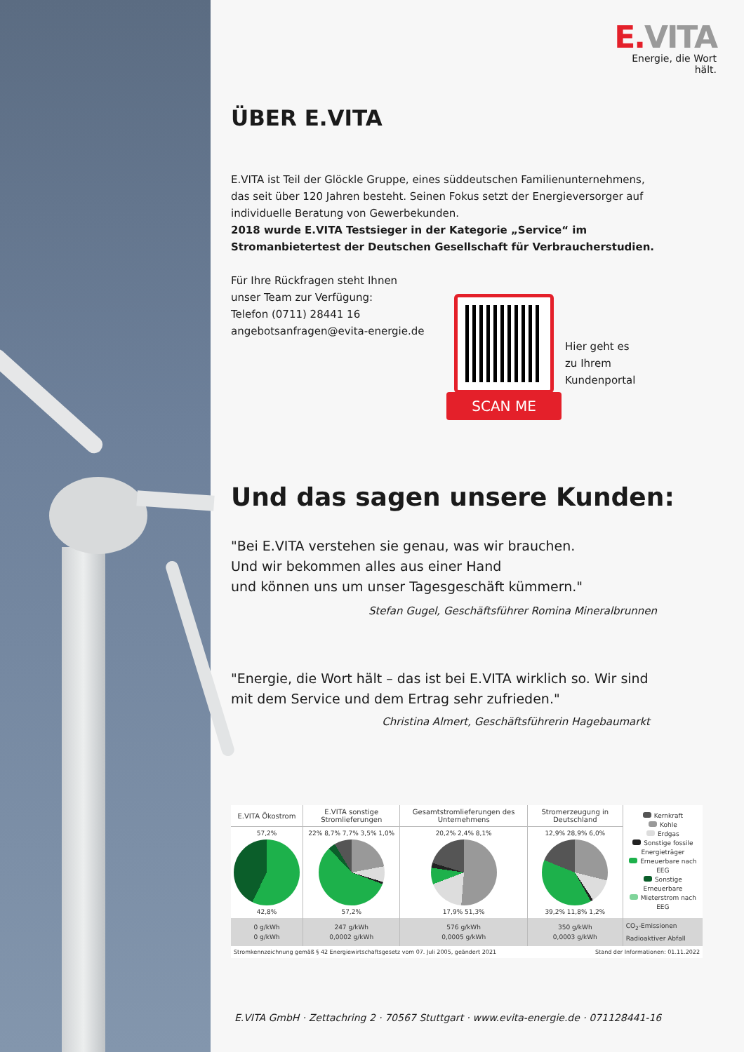E. VITA
Energie, die Wort hält.
ÜBER E.VITA
E.VITA ist Teil der Glöckle Gruppe, eines süddeutschen Familienunternehmens, das seit über 120 Jahren besteht. Seinen Fokus setzt der Energieversorger auf individuelle Beratung von Gewerbekunden.
2018 wurde E.VITA Testsieger in der Kategorie „Service“ im Stromanbietertest der Deutschen Gesellschaft für Verbraucherstudien.
Für Ihre Rückfragen steht Ihnen
unser Team zur Verfügung:
Telefon (0711) 28441 16
angebotsanfragen@evita-energie.de
SCAN ME
Hier geht es
zu Ihrem
Kundenportal
Und das sagen unsere Kunden:
"Bei E.VITA verstehen sie genau, was wir brauchen.
Und wir bekommen alles aus einer Hand
und können uns um unser Tagesgeschäft kümmern."
Stefan Gugel, Geschäftsführer Romina Mineralbrunnen
"Energie, die Wort hält – das ist bei E.VITA wirklich so. Wir sind
mit dem Service und dem Ertrag sehr zufrieden."
Christina Almert, Geschäftsführerin Hagebaumarkt
| E.VITA Ökostrom | E.VITA sonstige Stromlieferungen | Gesamtstromlieferungen des Unternehmens | Stromerzeugung in Deutschland | Kernkraft Kohle Erdgas Sonstige fossile Energieträger Erneuerbare nach EEG Sonstige Erneuerbare Mieterstrom nach EEG |
| 57,2% 42,8% | 22% 8,7% 7,7% 3,5% 1,0% 57,2% | 20,2% 2,4% 8,1% 17,9% 51,3% | 12,9% 28,9% 6,0% 39,2% 11,8% 1,2% | |
| 0 g/kWh 0 g/kWh | 247 g/kWh 0,0002 g/kWh | 576 g/kWh 0,0005 g/kWh | 350 g/kWh 0,0003 g/kWh | CO<sub>2</sub>-Emissionen Radioaktiver Abfall |
Stromkennzeichnung gemäß § 42 Energiewirtschaftsgesetz vom 07. Juli 2005, geändert 2021 Stand der Informationen: 01.11.2022
E.VITA GmbH · Zettachring 2 · 70567 Stuttgart · www.evita-energie.de · 071128441-16